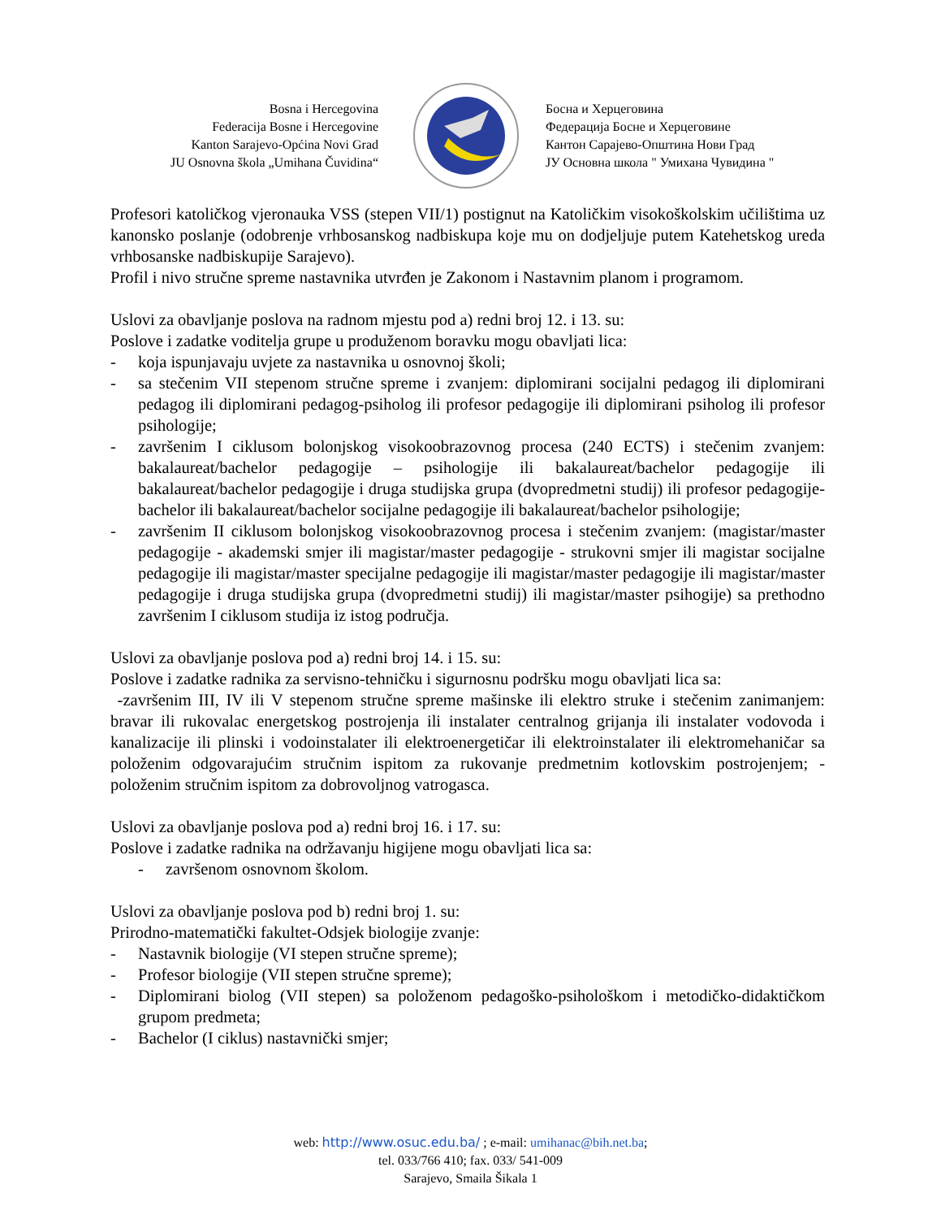Bosna i Hercegovina
Federacija Bosne i Hercegovine
Kanton Sarajevo-Općina Novi Grad
JU Osnovna škola „Umihana Čuvidina“
Босна и Херцеговина
Федерација Босне и Херцеговине
Кантон Сарајево-Општина Нови Град
ЈУ Основна школа " Умихана Чувидина "
Profesori katoličkog vjeronauka VSS (stepen VII/1) postignut na Katoličkim visokoškolskim učilištima uz kanonsko poslanje (odobrenje vrhbosanskog nadbiskupa koje mu on dodjeljuje putem Katehetskog ureda vrhbosanske nadbiskupije Sarajevo).
Profil i nivo stručne spreme nastavnika utvrđen je Zakonom i Nastavnim planom i programom.
Uslovi za obavljanje poslova na radnom mjestu pod a) redni broj 12. i 13. su:
Poslove i zadatke voditelja grupe u produženom boravku mogu obavljati lica:
- koja ispunjavaju uvjete za nastavnika u osnovnoj školi;
- sa stečenim VII stepenom stručne spreme i zvanjem: diplomirani socijalni pedagog ili diplomirani pedagog ili diplomirani pedagog-psiholog ili profesor pedagogije ili diplomirani psiholog ili profesor psihologije;
- završenim I ciklusom bolonjskog visokoobrazovnog procesa (240 ECTS) i stečenim zvanjem: bakalaureat/bachelor pedagogije – psihologije ili bakalaureat/bachelor pedagogije ili bakalaureat/bachelor pedagogije i druga studijska grupa (dvopredmetni studij) ili profesor pedagogije-bachelor ili bakalaureat/bachelor socijalne pedagogije ili bakalaureat/bachelor psihologije;
- završenim II ciklusom bolonjskog visokoobrazovnog procesa i stečenim zvanjem: (magistar/master pedagogije - akademski smjer ili magistar/master pedagogije - strukovni smjer ili magistar socijalne pedagogije ili magistar/master specijalne pedagogije ili magistar/master pedagogije ili magistar/master pedagogije i druga studijska grupa (dvopredmetni studij) ili magistar/master psihogije) sa prethodno završenim I ciklusom studija iz istog područja.
Uslovi za obavljanje poslova pod a) redni broj 14. i 15. su:
Poslove i zadatke radnika za servisno-tehničku i sigurnosnu podršku mogu obavljati lica sa:
-završenim III, IV ili V stepenom stručne spreme mašinske ili elektro struke i stečenim zanimanjem: bravar ili rukovalac energetskog postrojenja ili instalater centralnog grijanja ili instalater vodovoda i kanalizacije ili plinski i vodoinstalater ili elektroenergetičar ili elektroinstalater ili elektromehaničar sa položenim odgovarajućim stručnim ispitom za rukovanje predmetnim kotlovskim postrojenjem; -položenim stručnim ispitom za dobrovoljnog vatrogasca.
Uslovi za obavljanje poslova pod a) redni broj 16. i 17. su:
Poslove i zadatke radnika na održavanju higijene mogu obavljati lica sa:
- završenom osnovnom školom.
Uslovi za obavljanje poslova pod b) redni broj 1. su:
Prirodno-matematički fakultet-Odsjek biologije zvanje:
- Nastavnik biologije (VI stepen stručne spreme);
- Profesor biologije (VII stepen stručne spreme);
- Diplomirani biolog (VII stepen) sa položenom pedagoško-psihološkom i metodičko-didaktičkom grupom predmeta;
- Bachelor (I ciklus) nastavnički smjer;
web: http://www.osuc.edu.ba/ ; e-mail: umihanac@bih.net.ba;
tel. 033/766 410; fax. 033/ 541-009
Sarajevo, Smaila Šikala 1